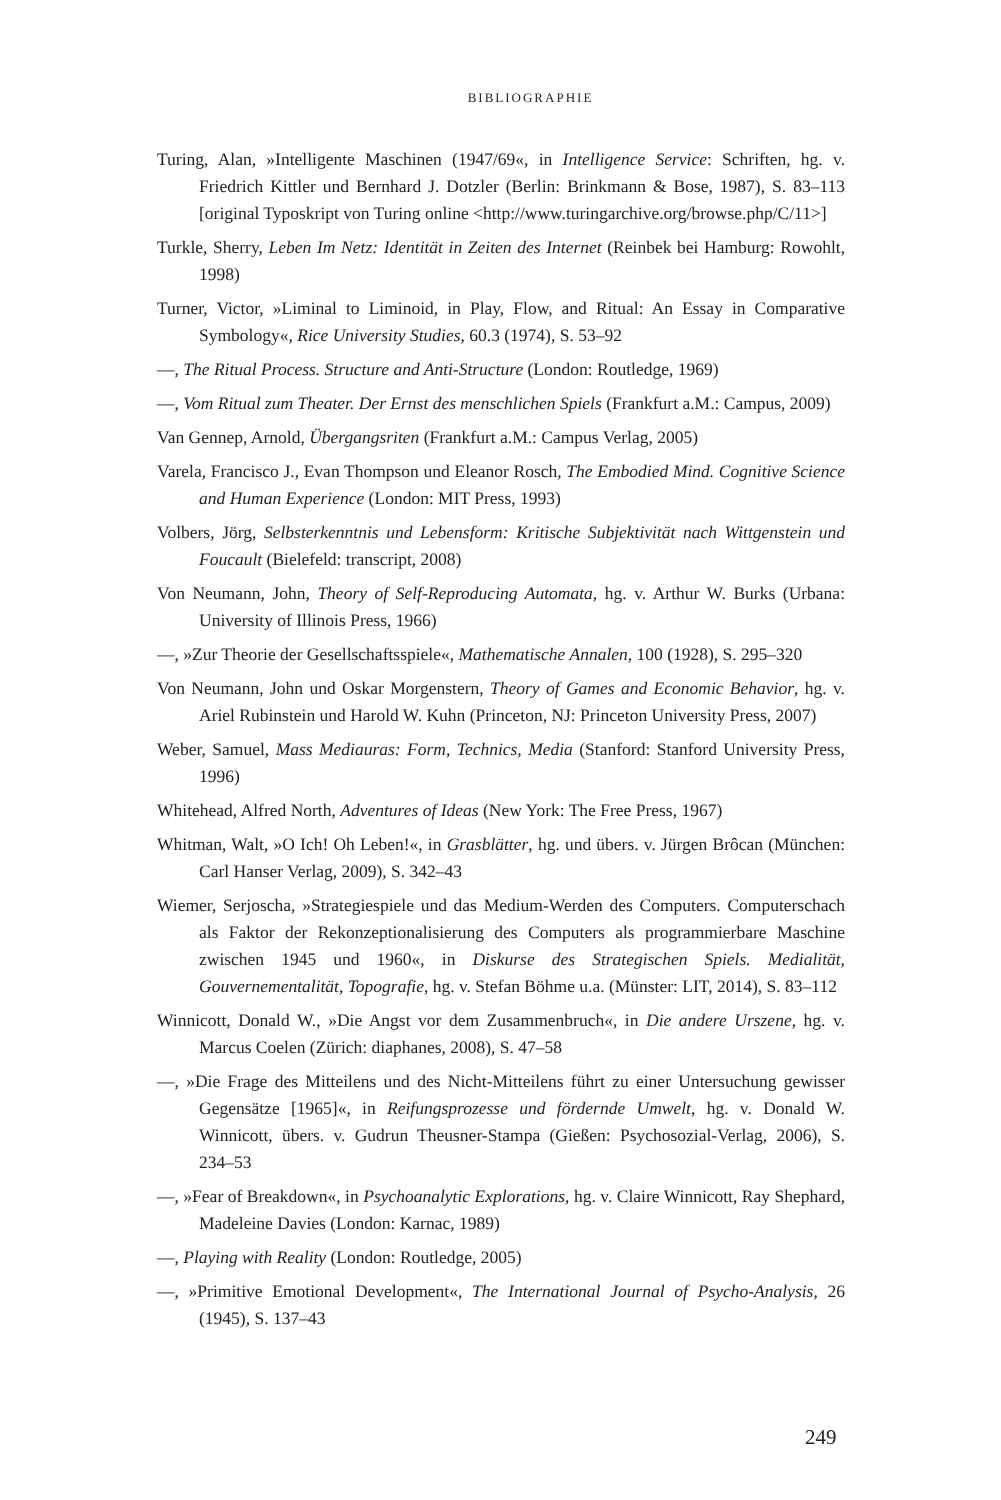BIBLIOGRAPHIE
Turing, Alan, »Intelligente Maschinen (1947/69«, in Intelligence Service: Schriften, hg. v. Friedrich Kittler und Bernhard J. Dotzler (Berlin: Brinkmann & Bose, 1987), S. 83–113 [original Typoskript von Turing online <http://www.turingarchive.org/browse.php/C/11>]
Turkle, Sherry, Leben Im Netz: Identität in Zeiten des Internet (Reinbek bei Hamburg: Rowohlt, 1998)
Turner, Victor, »Liminal to Liminoid, in Play, Flow, and Ritual: An Essay in Comparative Symbology«, Rice University Studies, 60.3 (1974), S. 53–92
—, The Ritual Process. Structure and Anti-Structure (London: Routledge, 1969)
—, Vom Ritual zum Theater. Der Ernst des menschlichen Spiels (Frankfurt a.M.: Campus, 2009)
Van Gennep, Arnold, Übergangsriten (Frankfurt a.M.: Campus Verlag, 2005)
Varela, Francisco J., Evan Thompson und Eleanor Rosch, The Embodied Mind. Cognitive Science and Human Experience (London: MIT Press, 1993)
Volbers, Jörg, Selbsterkenntnis und Lebensform: Kritische Subjektivität nach Wittgenstein und Foucault (Bielefeld: transcript, 2008)
Von Neumann, John, Theory of Self-Reproducing Automata, hg. v. Arthur W. Burks (Urbana: University of Illinois Press, 1966)
—, »Zur Theorie der Gesellschaftsspiele«, Mathematische Annalen, 100 (1928), S. 295–320
Von Neumann, John und Oskar Morgenstern, Theory of Games and Economic Behavior, hg. v. Ariel Rubinstein und Harold W. Kuhn (Princeton, NJ: Princeton University Press, 2007)
Weber, Samuel, Mass Mediauras: Form, Technics, Media (Stanford: Stanford University Press, 1996)
Whitehead, Alfred North, Adventures of Ideas (New York: The Free Press, 1967)
Whitman, Walt, »O Ich! Oh Leben!«, in Grasblätter, hg. und übers. v. Jürgen Brôcan (München: Carl Hanser Verlag, 2009), S. 342–43
Wiemer, Serjoscha, »Strategiespiele und das Medium-Werden des Computers. Computerschach als Faktor der Rekonzeptionalisierung des Computers als programmierbare Maschine zwischen 1945 und 1960«, in Diskurse des Strategischen Spiels. Medialität, Gouvernementalität, Topografie, hg. v. Stefan Böhme u.a. (Münster: LIT, 2014), S. 83–112
Winnicott, Donald W., »Die Angst vor dem Zusammenbruch«, in Die andere Urszene, hg. v. Marcus Coelen (Zürich: diaphanes, 2008), S. 47–58
—, »Die Frage des Mitteilens und des Nicht-Mitteilens führt zu einer Untersuchung gewisser Gegensätze [1965]«, in Reifungsprozesse und fördernde Umwelt, hg. v. Donald W. Winnicott, übers. v. Gudrun Theusner-Stampa (Gießen: Psychosozial-Verlag, 2006), S. 234–53
—, »Fear of Breakdown«, in Psychoanalytic Explorations, hg. v. Claire Winnicott, Ray Shephard, Madeleine Davies (London: Karnac, 1989)
—, Playing with Reality (London: Routledge, 2005)
—, »Primitive Emotional Development«, The International Journal of Psycho-Analysis, 26 (1945), S. 137–43
249